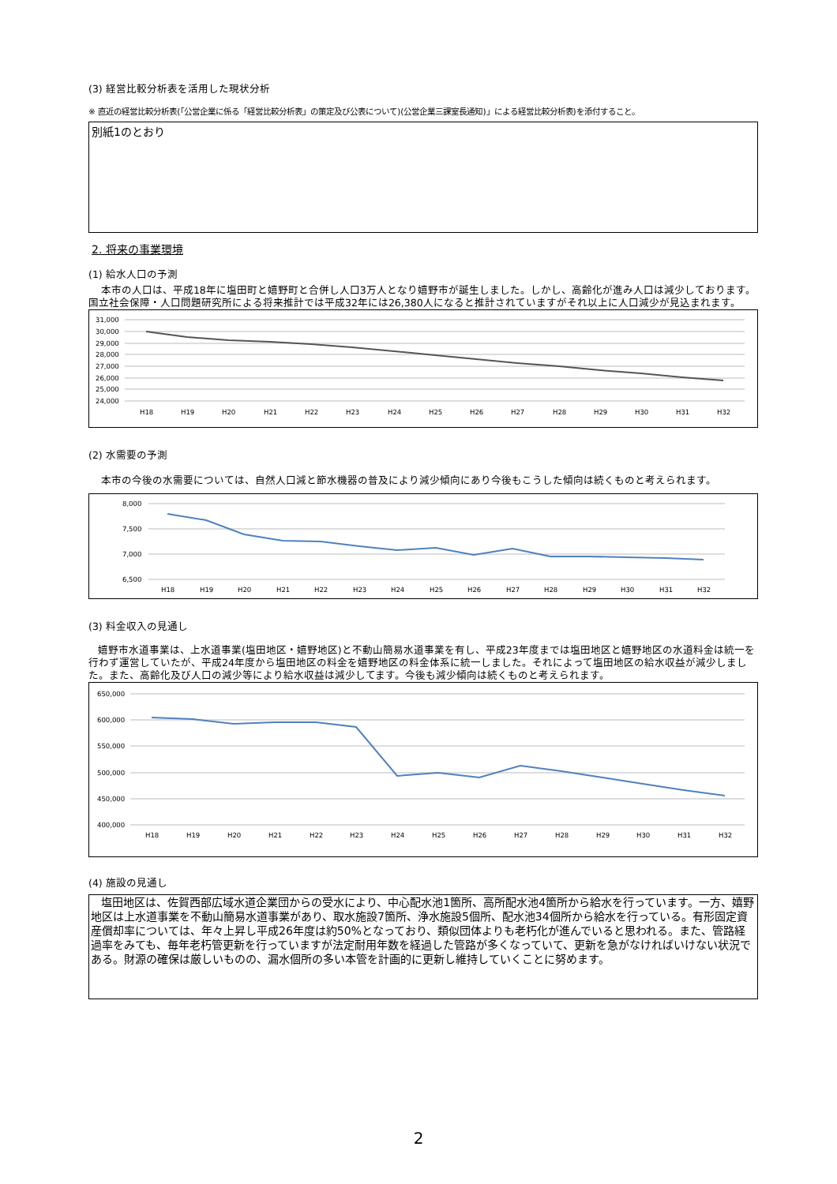(3) 経営比較分析表を活用した現状分析
※ 直近の経営比較分析表(「公営企業に係る「経営比較分析表」の策定及び公表について)(公営企業三課室長通知)」による経営比較分析表)を添付すること。
別紙1のとおり
2. 将来の事業環境
(1) 給水人口の予測
本市の人口は、平成18年に塩田町と嬉野町と合併し人口3万人となり嬉野市が誕生しました。しかし、高齢化が進み人口は減少しております。国立社会保障・人口問題研究所による将来推計では平成32年には26,380人になると推計されていますがそれ以上に人口減少が見込まれます。
31,000
30,000
29,000
28,000
27,000
26,000
25,000
24,000
H18
H19
H20
H21
H22
H23
H24
H25
H26
H27
H28
H29
H30
H31
H32
(2) 水需要の予測
本市の今後の水需要については、自然人口減と節水機器の普及により減少傾向にあり今後もこうした傾向は続くものと考えられます。
8,000
7,500
7,000
6,500
H18
H19
H20
H21
H22
H23
H24
H25
H26
H27
H28
H29
H30
H31
H32
(3) 料金収入の見通し
嬉野市水道事業は、上水道事業(塩田地区・嬉野地区)と不動山簡易水道事業を有し、平成23年度までは塩田地区と嬉野地区の水道料金は統一を行わず運営していたが、平成24年度から塩田地区の料金を嬉野地区の料金体系に統一しました。それによって塩田地区の給水収益が減少しました。また、高齢化及び人口の減少等により給水収益は減少してます。今後も減少傾向は続くものと考えられます。
650,000
600,000
550,000
500,000
450,000
400,000
H18
H19
H20
H21
H22
H23
H24
H25
H26
H27
H28
H29
H30
H31
H32
(4) 施設の見通し
塩田地区は、佐賀西部広域水道企業団からの受水により、中心配水池1箇所、高所配水池4箇所から給水を行っています。一方、嬉野地区は上水道事業を不動山簡易水道事業があり、取水施設7箇所、浄水施設5個所、配水池34個所から給水を行っている。有形固定資産償却率については、年々上昇し平成26年度は約50%となっており、類似団体よりも老朽化が進んでいると思われる。また、管路経過率をみても、毎年老朽管更新を行っていますが法定耐用年数を経過した管路が多くなっていて、更新を急がなければいけない状況である。財源の確保は厳しいものの、漏水個所の多い本管を計画的に更新し維持していくことに努めます。
2